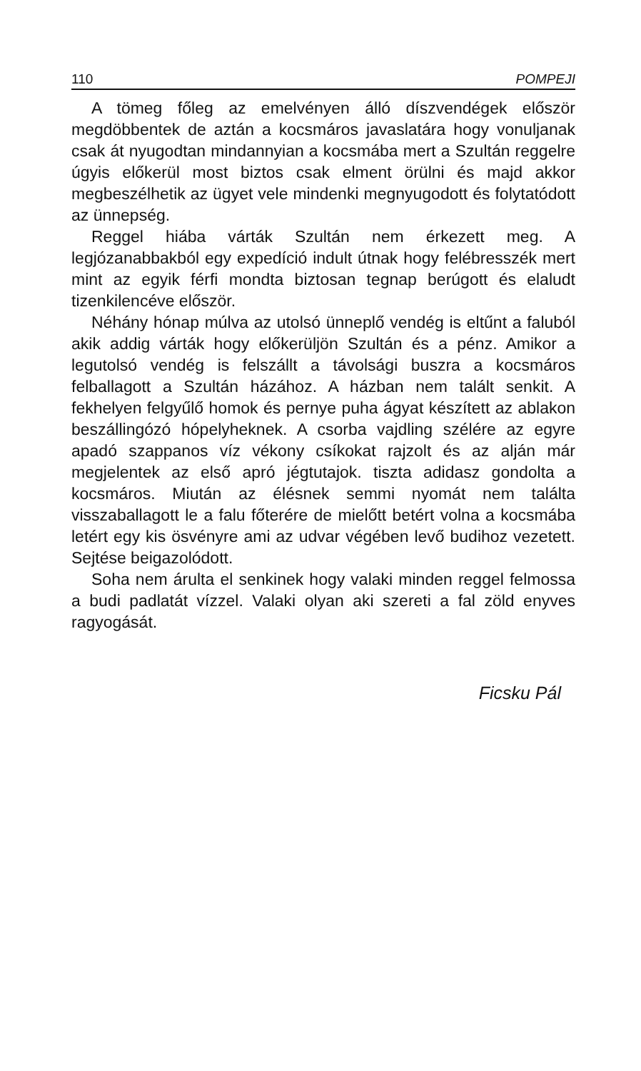110 POMPEJI
A tömeg főleg az emelvényen álló díszvendégek először megdöbbentek de aztán a kocsmáros javaslatára hogy vonuljanak csak át nyugodtan mindannyian a kocsmába mert a Szultán reggelre úgyis előkerül most biztos csak elment örülni és majd akkor megbeszélhetik az ügyet vele mindenki megnyugodott és folytatódott az ünnepség.
Reggel hiába várták Szultán nem érkezett meg. A legjózanabbakból egy expedíció indult útnak hogy felébresszék mert mint az egyik férfi mondta biztosan tegnap berúgott és elaludt tizenkilencéve először.
Néhány hónap múlva az utolsó ünneplő vendég is eltűnt a faluból akik addig várták hogy előkerüljön Szultán és a pénz. Amikor a legutolsó vendég is felszállt a távolsági buszra a kocsmáros felballagott a Szultán házához. A házban nem talált senkit. A fekhelyen felgyűlő homok és pernye puha ágyat készített az ablakon beszállingózó hópelyheknek. A csorba vajdling szélére az egyre apadó szappanos víz vékony csíkokat rajzolt és az alján már megjelentek az első apró jégtutajok. tiszta adidasz gondolta a kocsmáros. Miután az élésnek semmi nyomát nem találta visszaballagott le a falu főterére de mielőtt betért volna a kocsmába letért egy kis ösvényre ami az udvar végében levő budihoz vezetett. Sejtése beigazolódott.
Soha nem árulta el senkinek hogy valaki minden reggel felmossa a budi padlatát vízzel. Valaki olyan aki szereti a fal zöld enyves ragyogását.
Ficsku Pál